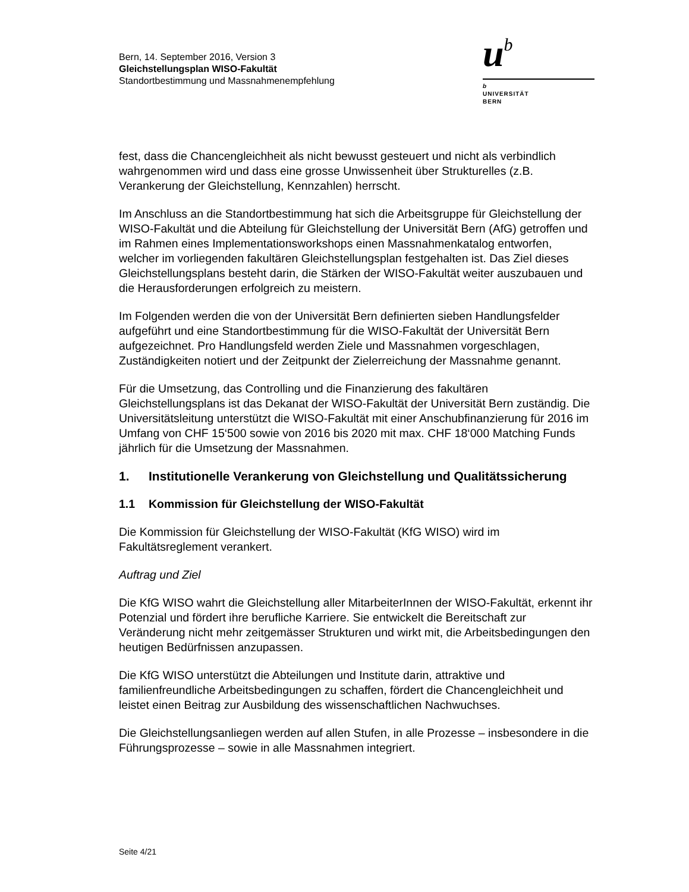Bern, 14. September 2016, Version 3
Gleichstellungsplan WISO-Fakultät
Standortbestimmung und Massnahmenempfehlung
ub
b
UNIVERSITÄT
BERN
fest, dass die Chancengleichheit als nicht bewusst gesteuert und nicht als verbindlich wahrgenommen wird und dass eine grosse Unwissenheit über Strukturelles (z.B. Verankerung der Gleichstellung, Kennzahlen) herrscht.
Im Anschluss an die Standortbestimmung hat sich die Arbeitsgruppe für Gleichstellung der WISO-Fakultät und die Abteilung für Gleichstellung der Universität Bern (AfG) getroffen und im Rahmen eines Implementationsworkshops einen Massnahmenkatalog entworfen, welcher im vorliegenden fakultären Gleichstellungsplan festgehalten ist. Das Ziel dieses Gleichstellungsplans besteht darin, die Stärken der WISO-Fakultät weiter auszubauen und die Herausforderungen erfolgreich zu meistern.
Im Folgenden werden die von der Universität Bern definierten sieben Handlungsfelder aufgeführt und eine Standortbestimmung für die WISO-Fakultät der Universität Bern aufgezeichnet. Pro Handlungsfeld werden Ziele und Massnahmen vorgeschlagen, Zuständigkeiten notiert und der Zeitpunkt der Zielerreichung der Massnahme genannt.
Für die Umsetzung, das Controlling und die Finanzierung des fakultären Gleichstellungsplans ist das Dekanat der WISO-Fakultät der Universität Bern zuständig. Die Universitätsleitung unterstützt die WISO-Fakultät mit einer Anschubfinanzierung für 2016 im Umfang von CHF 15‘500 sowie von 2016 bis 2020 mit max. CHF 18‘000 Matching Funds jährlich für die Umsetzung der Massnahmen.
1. Institutionelle Verankerung von Gleichstellung und Qualitätssicherung
1.1 Kommission für Gleichstellung der WISO-Fakultät
Die Kommission für Gleichstellung der WISO-Fakultät (KfG WISO) wird im Fakultätsreglement verankert.
Auftrag und Ziel
Die KfG WISO wahrt die Gleichstellung aller MitarbeiterInnen der WISO-Fakultät, erkennt ihr Potenzial und fördert ihre berufliche Karriere. Sie entwickelt die Bereitschaft zur Veränderung nicht mehr zeitgemässer Strukturen und wirkt mit, die Arbeitsbedingungen den heutigen Bedürfnissen anzupassen.
Die KfG WISO unterstützt die Abteilungen und Institute darin, attraktive und familienfreundliche Arbeitsbedingungen zu schaffen, fördert die Chancengleichheit und leistet einen Beitrag zur Ausbildung des wissenschaftlichen Nachwuchses.
Die Gleichstellungsanliegen werden auf allen Stufen, in alle Prozesse – insbesondere in die Führungsprozesse – sowie in alle Massnahmen integriert.
Seite 4/21